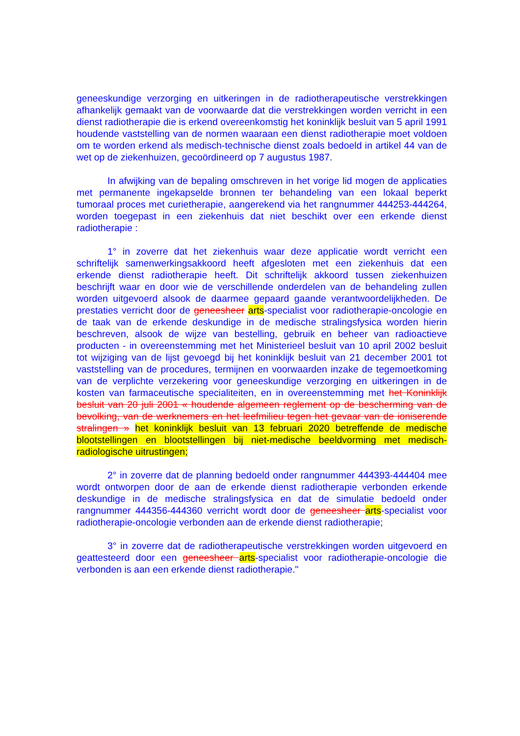geneeskundige verzorging en uitkeringen in de radiotherapeutische verstrekkingen afhankelijk gemaakt van de voorwaarde dat die verstrekkingen worden verricht in een dienst radiotherapie die is erkend overeenkomstig het koninklijk besluit van 5 april 1991 houdende vaststelling van de normen waaraan een dienst radiotherapie moet voldoen om te worden erkend als medisch-technische dienst zoals bedoeld in artikel 44 van de wet op de ziekenhuizen, gecoördineerd op 7 augustus 1987.
In afwijking van de bepaling omschreven in het vorige lid mogen de applicaties met permanente ingekapselde bronnen ter behandeling van een lokaal beperkt tumoraal proces met curietherapie, aangerekend via het rangnummer 444253-444264, worden toegepast in een ziekenhuis dat niet beschikt over een erkende dienst radiotherapie :
1° in zoverre dat het ziekenhuis waar deze applicatie wordt verricht een schriftelijk samenwerkingsakkoord heeft afgesloten met een ziekenhuis dat een erkende dienst radiotherapie heeft. Dit schriftelijk akkoord tussen ziekenhuizen beschrijft waar en door wie de verschillende onderdelen van de behandeling zullen worden uitgevoerd alsook de daarmee gepaard gaande verantwoordelijkheden. De prestaties verricht door de geneesheer arts-specialist voor radiotherapie-oncologie en de taak van de erkende deskundige in de medische stralingsfysica worden hierin beschreven, alsook de wijze van bestelling, gebruik en beheer van radioactieve producten - in overeenstemming met het Ministerieel besluit van 10 april 2002 besluit tot wijziging van de lijst gevoegd bij het koninklijk besluit van 21 december 2001 tot vaststelling van de procedures, termijnen en voorwaarden inzake de tegemoetkoming van de verplichte verzekering voor geneeskundige verzorging en uitkeringen in de kosten van farmaceutische specialiteiten, en in overeenstemming met het Koninklijk besluit van 20 juli 2001 « houdende algemeen reglement op de bescherming van de bevolking, van de werknemers en het leefmilieu tegen het gevaar van de ioniserende stralingen » het koninklijk besluit van 13 februari 2020 betreffende de medische blootstellingen en blootstellingen bij niet-medische beeldvorming met medisch-radiologische uitrustingen;
2° in zoverre dat de planning bedoeld onder rangnummer 444393-444404 mee wordt ontworpen door de aan de erkende dienst radiotherapie verbonden erkende deskundige in de medische stralingsfysica en dat de simulatie bedoeld onder rangnummer 444356-444360 verricht wordt door de geneesheer arts-specialist voor radiotherapie-oncologie verbonden aan de erkende dienst radiotherapie;
3° in zoverre dat de radiotherapeutische verstrekkingen worden uitgevoerd en geattesteerd door een geneesheer arts-specialist voor radiotherapie-oncologie die verbonden is aan een erkende dienst radiotherapie."